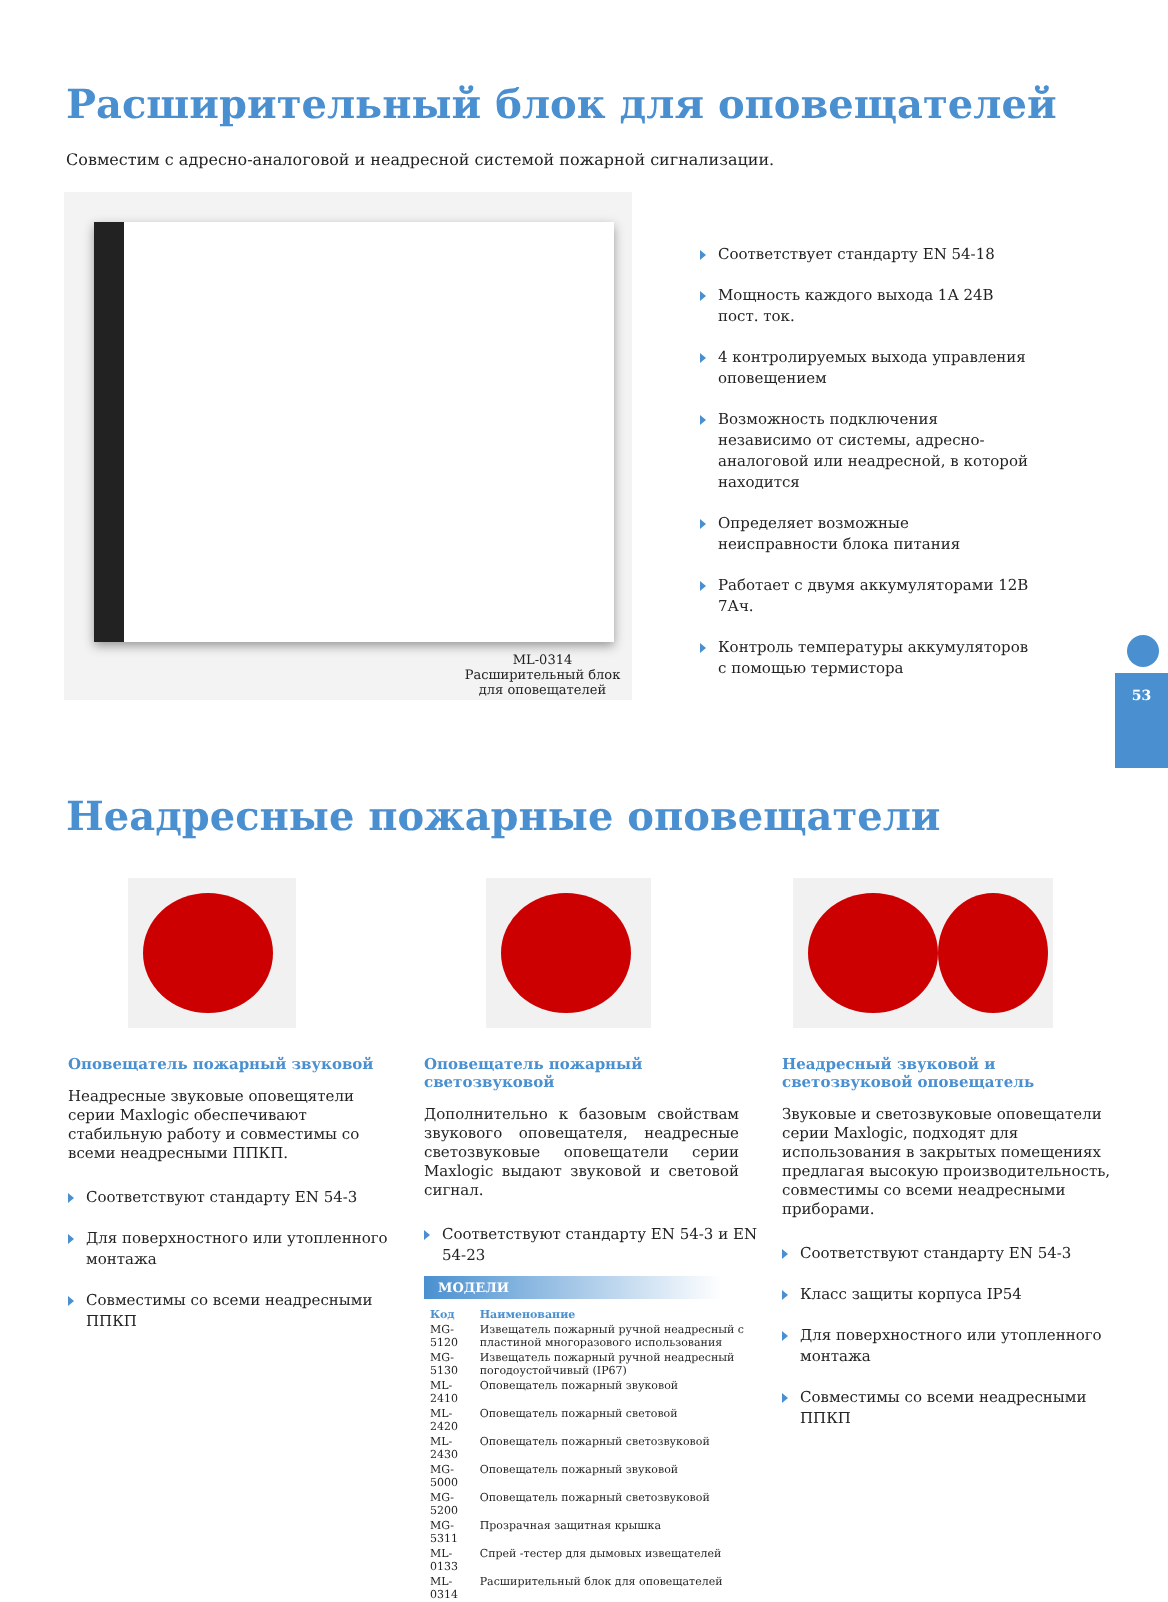Расширительный блок для оповещателей
Совместим с адресно-аналоговой и неадресной системой пожарной сигнализации.
ML-0314
Расширительный блок
для оповещателей
Соответствует стандарту EN 54-18
Мощность каждого выхода 1А 24В пост. ток.
4 контролируемых выхода управления оповещением
Возможность подключения независимо от системы, адресно-аналоговой или неадресной, в которой находится
Определяет возможные неисправности блока питания
Работает с двумя аккумуляторами 12В 7Ач.
Контроль температуры аккумуляторов с помощью термистора
53
Неадресные пожарные оповещатели
Оповещатель пожарный звуковой
Неадресные звуковые оповещятели серии Maxlogic обеспечивают стабильную работу и совместимы со всеми неадресными ППКП.
Соответствуют стандарту EN 54-3
Для поверхностного или утопленного монтажа
Совместимы со всеми неадресными ППКП
Оповещатель пожарный светозвуковой
Дополнительно к базовым свойствам звукового оповещателя, неадресные светозвуковые оповещатели серии Maxlogic выдают звуковой и световой сигнал.
Соответствуют стандарту EN 54-3 и EN 54-23
МОДЕЛИ
| Код | Наименование |
| --- | --- |
| MG-5120 | Извещатель пожарный ручной неадресный с пластиной многоразового использования |
| MG-5130 | Извещатель пожарный ручной неадресный погодоустойчивый (IP67) |
| ML-2410 | Оповещатель пожарный звуковой |
| ML-2420 | Оповещатель пожарный световой |
| ML-2430 | Оповещатель пожарный светозвуковой |
| MG-5000 | Оповещатель пожарный звуковой |
| MG-5200 | Оповещатель пожарный светозвуковой |
| MG-5311 | Прозрачная защитная крышка |
| ML-0133 | Спрей -тестер для дымовых извещателей |
| ML-0314 | Расширительный блок для оповещателей |
Неадресный звуковой и светозвуковой оповещатель
Звуковые и светозвуковые оповещатели серии Maxlogic, подходят для использования в закрытых помещениях предлагая высокую производительность, совместимы со всеми неадресными приборами.
Соответствуют стандарту EN 54-3
Класс защиты корпуса IP54
Для поверхностного или утопленного монтажа
Совместимы со всеми неадресными ППКП